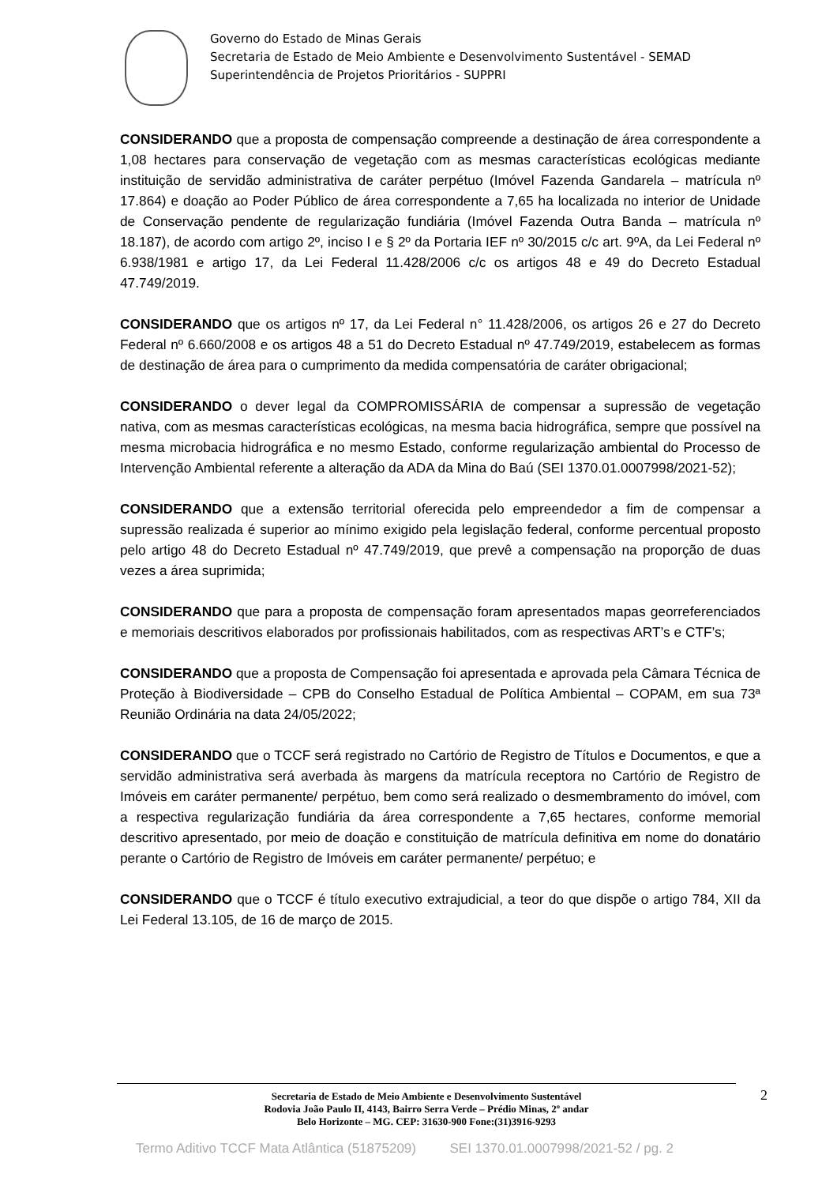Governo do Estado de Minas Gerais
Secretaria de Estado de Meio Ambiente e Desenvolvimento Sustentável - SEMAD
Superintendência de Projetos Prioritários - SUPPRI
CONSIDERANDO que a proposta de compensação compreende a destinação de área correspondente a 1,08 hectares para conservação de vegetação com as mesmas características ecológicas mediante instituição de servidão administrativa de caráter perpétuo (Imóvel Fazenda Gandarela – matrícula nº 17.864) e doação ao Poder Público de área correspondente a 7,65 ha localizada no interior de Unidade de Conservação pendente de regularização fundiária (Imóvel Fazenda Outra Banda – matrícula nº 18.187), de acordo com artigo 2º, inciso I e § 2º da Portaria IEF nº 30/2015 c/c art. 9ºA, da Lei Federal nº 6.938/1981 e artigo 17, da Lei Federal 11.428/2006 c/c os artigos 48 e 49 do Decreto Estadual 47.749/2019.
CONSIDERANDO que os artigos nº 17, da Lei Federal n° 11.428/2006, os artigos 26 e 27 do Decreto Federal nº 6.660/2008 e os artigos 48 a 51 do Decreto Estadual nº 47.749/2019, estabelecem as formas de destinação de área para o cumprimento da medida compensatória de caráter obrigacional;
CONSIDERANDO o dever legal da COMPROMISSÁRIA de compensar a supressão de vegetação nativa, com as mesmas características ecológicas, na mesma bacia hidrográfica, sempre que possível na mesma microbacia hidrográfica e no mesmo Estado, conforme regularização ambiental do Processo de Intervenção Ambiental referente a alteração da ADA da Mina do Baú (SEI 1370.01.0007998/2021-52);
CONSIDERANDO que a extensão territorial oferecida pelo empreendedor a fim de compensar a supressão realizada é superior ao mínimo exigido pela legislação federal, conforme percentual proposto pelo artigo 48 do Decreto Estadual nº 47.749/2019, que prevê a compensação na proporção de duas vezes a área suprimida;
CONSIDERANDO que para a proposta de compensação foram apresentados mapas georreferenciados e memoriais descritivos elaborados por profissionais habilitados, com as respectivas ART’s e CTF’s;
CONSIDERANDO que a proposta de Compensação foi apresentada e aprovada pela Câmara Técnica de Proteção à Biodiversidade – CPB do Conselho Estadual de Política Ambiental – COPAM, em sua 73ª Reunião Ordinária na data 24/05/2022;
CONSIDERANDO que o TCCF será registrado no Cartório de Registro de Títulos e Documentos, e que a servidão administrativa será averbada às margens da matrícula receptora no Cartório de Registro de Imóveis em caráter permanente/ perpétuo, bem como será realizado o desmembramento do imóvel, com a respectiva regularização fundiária da área correspondente a 7,65 hectares, conforme memorial descritivo apresentado, por meio de doação e constituição de matrícula definitiva em nome do donatário perante o Cartório de Registro de Imóveis em caráter permanente/ perpétuo; e
CONSIDERANDO que o TCCF é título executivo extrajudicial, a teor do que dispõe o artigo 784, XII da Lei Federal 13.105, de 16 de março de 2015.
2 Secretaria de Estado de Meio Ambiente e Desenvolvimento Sustentável
Rodovia João Paulo II, 4143, Bairro Serra Verde – Prédio Minas, 2º andar
Belo Horizonte – MG. CEP: 31630-900 Fone:(31)3916-9293
Termo Aditivo TCCF Mata Atlântica (51875209) SEI 1370.01.0007998/2021-52 / pg. 2